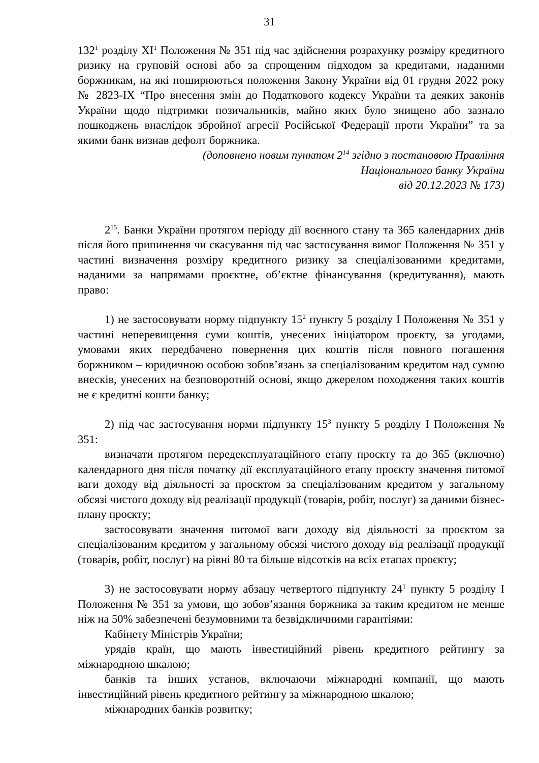31
132<sup>1</sup> розділу XI<sup>1</sup> Положення № 351 під час здійснення розрахунку розміру кредитного ризику на груповій основі або за спрощеним підходом за кредитами, наданими боржникам, на які поширюються положення Закону України від 01 грудня 2022 року № 2823-IX “Про внесення змін до Податкового кодексу України та деяких законів України щодо підтримки позичальників, майно яких було знищено або зазнало пошкоджень внаслідок збройної агресії Російської Федерації проти України” та за якими банк визнав дефолт боржника.
(доповнено новим пунктом 2<sup>14</sup> згідно з постановою Правління
Національного банку України
від 20.12.2023 № 173)
2<sup>15</sup>. Банки України протягом періоду дії воєнного стану та 365 календарних днів після його припинення чи скасування під час застосування вимог Положення № 351 у частині визначення розміру кредитного ризику за спеціалізованими кредитами, наданими за напрямами проєктне, об’єктне фінансування (кредитування), мають право:
1) не застосовувати норму підпункту 15<sup>2</sup> пункту 5 розділу I Положення № 351 у частині неперевищення суми коштів, унесених ініціатором проєкту, за угодами, умовами яких передбачено повернення цих коштів після повного погашення боржником – юридичною особою зобов’язань за спеціалізованим кредитом над сумою внесків, унесених на безповоротній основі, якщо джерелом походження таких коштів не є кредитні кошти банку;
2) під час застосування норми підпункту 15<sup>3</sup> пункту 5 розділу I Положення № 351:
визначати протягом передексплуатаційного етапу проєкту та до 365 (включно) календарного дня після початку дії експлуатаційного етапу проєкту значення питомої ваги доходу від діяльності за проєктом за спеціалізованим кредитом у загальному обсязі чистого доходу від реалізації продукції (товарів, робіт, послуг) за даними бізнес-плану проєкту;
застосовувати значення питомої ваги доходу від діяльності за проєктом за спеціалізованим кредитом у загальному обсязі чистого доходу від реалізації продукції (товарів, робіт, послуг) на рівні 80 та більше відсотків на всіх етапах проєкту;
3) не застосовувати норму абзацу четвертого підпункту 24<sup>1</sup> пункту 5 розділу I Положення № 351 за умови, що зобов’язання боржника за таким кредитом не менше ніж на 50% забезпечені безумовними та безвідкличними гарантіями:
Кабінету Міністрів України;
урядів країн, що мають інвестиційний рівень кредитного рейтингу за міжнародною шкалою;
банків та інших установ, включаючи міжнародні компанії, що мають інвестиційний рівень кредитного рейтингу за міжнародною шкалою;
міжнародних банків розвитку;